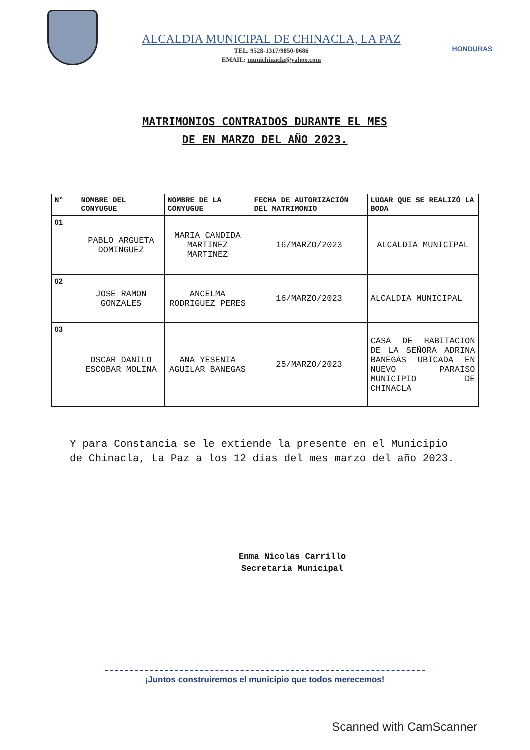ALCALDIA MUNICIPAL DE CHINACLA, LA PAZ
TEL. 9528-1317/9850-0686
EMAIL: munichinacla@yahoo.com
HONDURAS
MATRIMONIOS CONTRAIDOS DURANTE EL MES
DE EN MARZO DEL AÑO 2023.
| N° | NOMBRE DEL CONYUGUE | NOMBRE DE LA CONYUGUE | FECHA DE AUTORIZACIÓN DEL MATRIMONIO | LUGAR QUE SE REALIZÓ LA BODA |
| --- | --- | --- | --- | --- |
| 01 | PABLO ARGUETA DOMINGUEZ | MARIA CANDIDA MARTINEZ MARTINEZ | 16/MARZO/2023 | ALCALDIA MUNICIPAL |
| 02 | JOSE RAMON GONZALES | ANCELMA RODRIGUEZ PERES | 16/MARZO/2023 | ALCALDIA MUNICIPAL |
| 03 | OSCAR DANILO ESCOBAR MOLINA | ANA YESENIA AGUILAR BANEGAS | 25/MARZO/2023 | CASA DE HABITACION DE LA SEÑORA ADRINA BANEGAS UBICADA EN NUEVO PARAISO MUNICIPIO DE CHINACLA |
Y para Constancia se le extiende la presente en el Municipio de Chinacla, La Paz a los 12 días del mes marzo del año 2023.
Enma Nicolas Carrillo
Secretaria Municipal
¡Juntos construiremos el municipio que todos merecemos!
Scanned with CamScanner